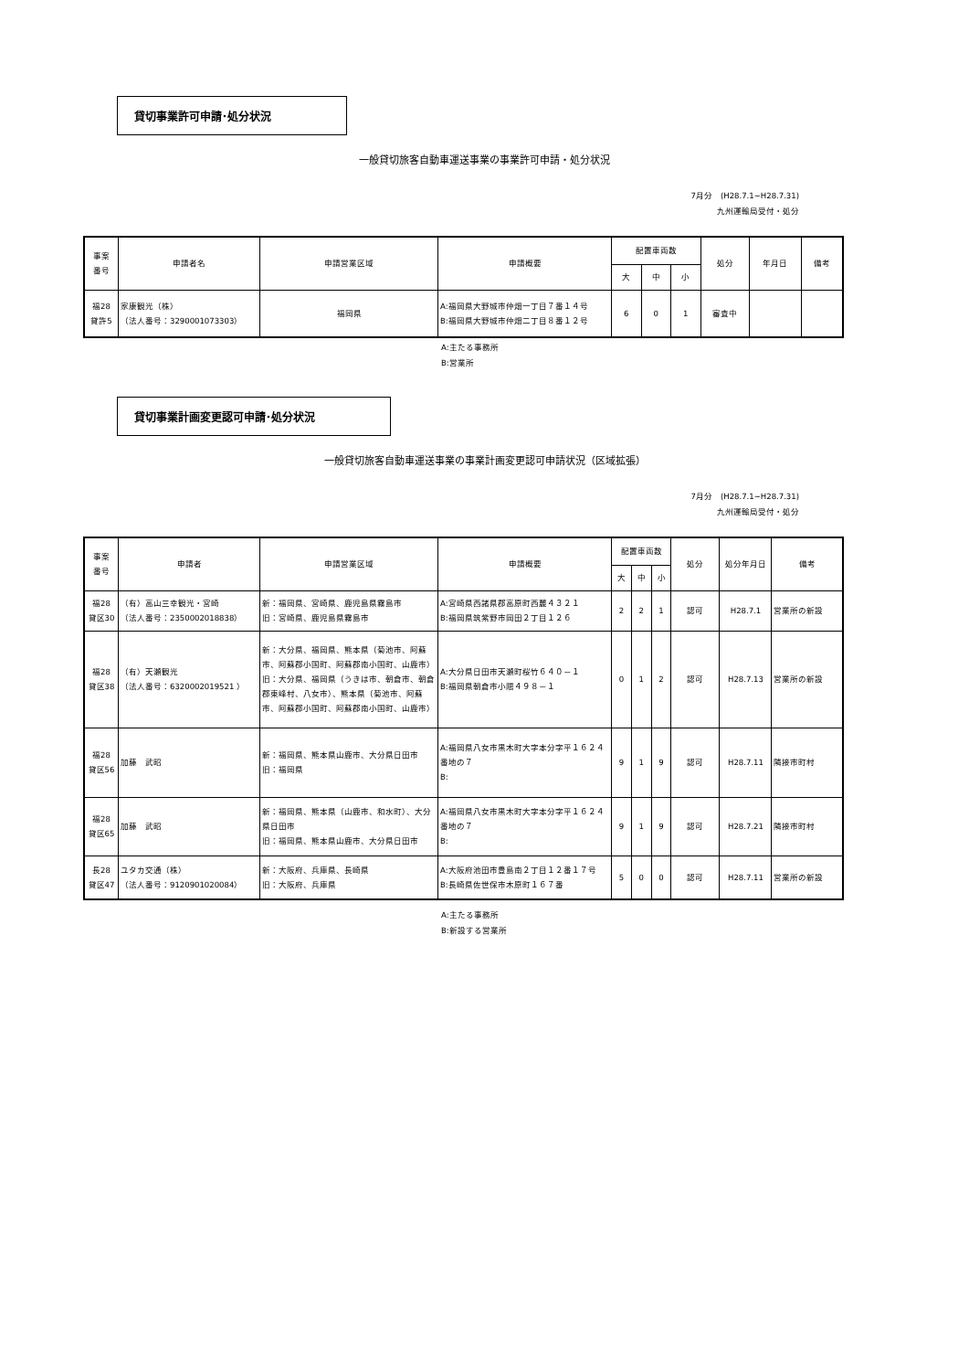貸切事業許可申請･処分状況
一般貸切旅客自動車運送事業の事業許可申請・処分状況
7月分　(H28.7.1~H28.7.31)
九州運輸局受付・処分
| 事案 番号 | 申請者名 | 申請営業区域 | 申請概要 | 配置車両数 | | | 処分 | 年月日 | 備考 |
| --- | --- | --- | --- | --- | --- | --- | --- | --- | --- |
| | | | | 大 | 中 | 小 | | | |
| 福28 貸許5 | 家康観光（株） （法人番号：3290001073303） | 福岡県 | A:福岡県大野城市仲畑一丁目７番１４号 B:福岡県大野城市仲畑二丁目８番１２号 | 6 | 0 | 1 | 審査中 | | |
A:主たる事務所
B:営業所
貸切事業計画変更認可申請･処分状況
一般貸切旅客自動車運送事業の事業計画変更認可申請状況（区域拡張）
7月分　(H28.7.1~H28.7.31)
九州運輸局受付・処分
| 事案 番号 | 申請者 | 申請営業区域 | 申請概要 | 配置車両数 | | | 処分 | 処分年月日 | 備考 |
| --- | --- | --- | --- | --- | --- | --- | --- | --- | --- |
| | | | | 大 | 中 | 小 | | | |
| 福28 貸区30 | （有）高山三幸観光・宮崎 （法人番号：2350002018838） | 新：福岡県、宮崎県、鹿児島県霧島市 旧：宮崎県、鹿児島県霧島市 | A:宮崎県西諸県郡高原町西麓４３２１ B:福岡県筑紫野市岡田２丁目１２６ | 2 | 2 | 1 | 認可 | H28.7.1 | 営業所の新設 |
| 福28 貸区38 | （有）天瀬観光 （法人番号：6320002019521 ） | 新：大分県、福岡県、熊本県（菊池市、阿蘇市、阿蘇郡小国町、阿蘇郡南小国町、山鹿市） 旧：大分県、福岡県（うきは市、朝倉市、朝倉郡東峰村、八女市）、熊本県（菊池市、阿蘇市、阿蘇郡小国町、阿蘇郡南小国町、山鹿市） | A:大分県日田市天瀬町桜竹６４０－１ B:福岡県朝倉市小隈４９８－１ | 0 | 1 | 2 | 認可 | H28.7.13 | 営業所の新設 |
| 福28 貸区56 | 加藤 武昭 | 新：福岡県、熊本県山鹿市、大分県日田市 旧：福岡県 | A:福岡県八女市黒木町大字本分字平１６２４番地の７ B: | 9 | 1 | 9 | 認可 | H28.7.11 | 隣接市町村 |
| 福28 貸区65 | 加藤 武昭 | 新：福岡県、熊本県（山鹿市、和水町）、大分県日田市 旧：福岡県、熊本県山鹿市、大分県日田市 | A:福岡県八女市黒木町大字本分字平１６２４番地の７ B: | 9 | 1 | 9 | 認可 | H28.7.21 | 隣接市町村 |
| 長28 貸区47 | ユタカ交通（株） （法人番号：9120901020084） | 新：大阪府、兵庫県、長崎県 旧：大阪府、兵庫県 | A:大阪府池田市豊島南２丁目１２番１７号 B:長崎県佐世保市木原町１６７番 | 5 | 0 | 0 | 認可 | H28.7.11 | 営業所の新設 |
A:主たる事務所
B:新設する営業所